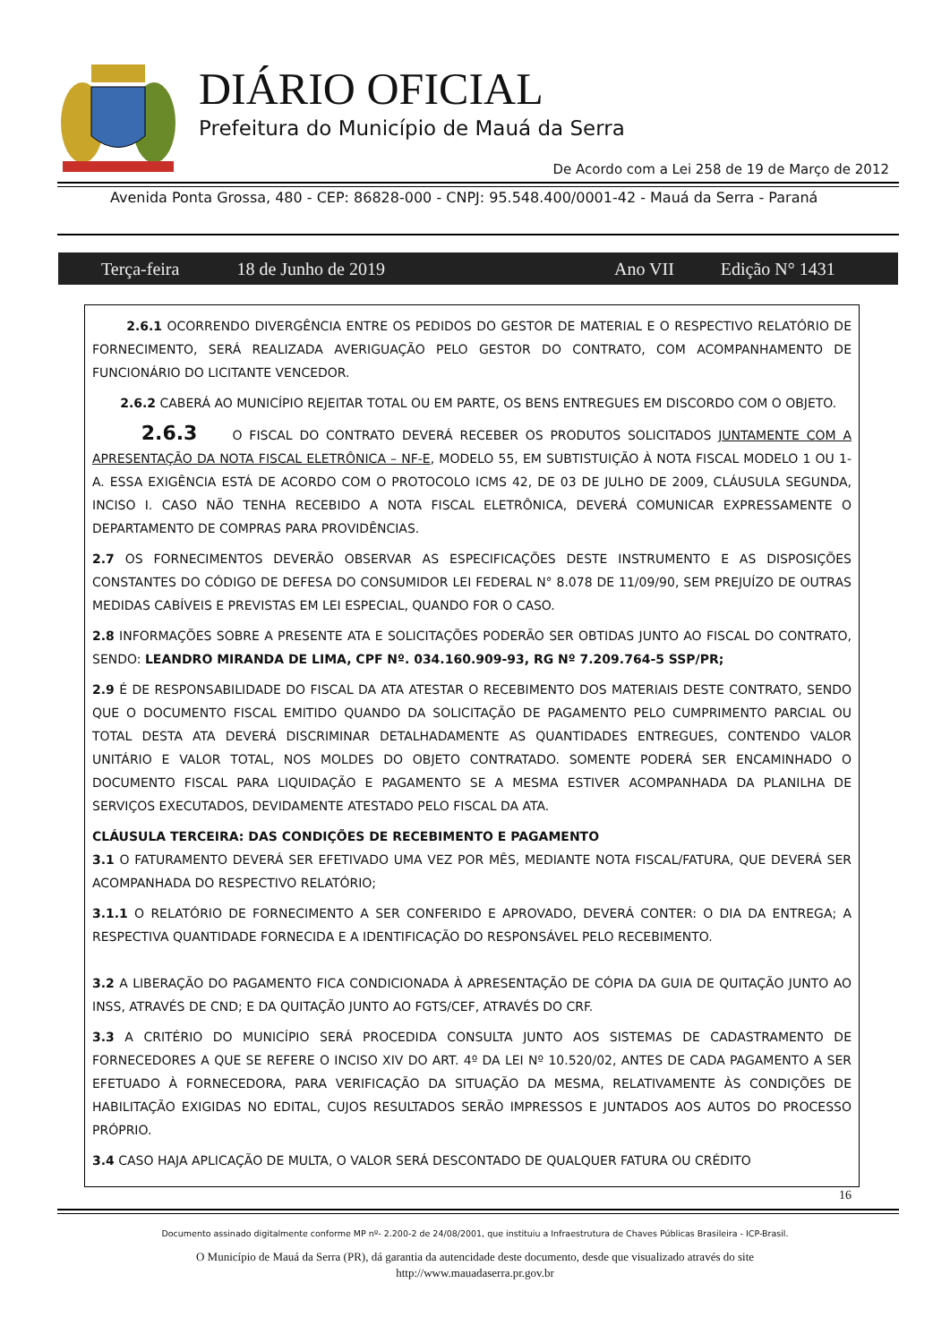DIÁRIO OFICIAL
Prefeitura do Município de Mauá da Serra
De Acordo com a Lei 258 de 19 de Março de 2012
Avenida Ponta Grossa, 480 - CEP: 86828-000 - CNPJ: 95.548.400/0001-42 - Mauá da Serra - Paraná
Terça-feira 18 de Junho de 2019 Ano VII Edição N° 1431
2.6.1 OCORRENDO DIVERGÊNCIA ENTRE OS PEDIDOS DO GESTOR DE MATERIAL E O RESPECTIVO RELATÓRIO DE FORNECIMENTO, SERÁ REALIZADA AVERIGUAÇÃO PELO GESTOR DO CONTRATO, COM ACOMPANHAMENTO DE FUNCIONÁRIO DO LICITANTE VENCEDOR.
2.6.2 CABERÁ AO MUNICÍPIO REJEITAR TOTAL OU EM PARTE, OS BENS ENTREGUES EM DISCORDO COM O OBJETO.
2.6.3 O FISCAL DO CONTRATO DEVERÁ RECEBER OS PRODUTOS SOLICITADOS JUNTAMENTE COM A APRESENTAÇÃO DA NOTA FISCAL ELETRÔNICA – NF-E, MODELO 55, EM SUBTISTUIÇÃO À NOTA FISCAL MODELO 1 OU 1-A. ESSA EXIGÊNCIA ESTÁ DE ACORDO COM O PROTOCOLO ICMS 42, DE 03 DE JULHO DE 2009, CLÁUSULA SEGUNDA, INCISO I. CASO NÃO TENHA RECEBIDO A NOTA FISCAL ELETRÔNICA, DEVERÁ COMUNICAR EXPRESSAMENTE O DEPARTAMENTO DE COMPRAS PARA PROVIDÊNCIAS.
2.7 OS FORNECIMENTOS DEVERÃO OBSERVAR AS ESPECIFICAÇÕES DESTE INSTRUMENTO E AS DISPOSIÇÕES CONSTANTES DO CÓDIGO DE DEFESA DO CONSUMIDOR LEI FEDERAL N° 8.078 DE 11/09/90, SEM PREJUÍZO DE OUTRAS MEDIDAS CABÍVEIS E PREVISTAS EM LEI ESPECIAL, QUANDO FOR O CASO.
2.8 INFORMAÇÕES SOBRE A PRESENTE ATA E SOLICITAÇÕES PODERÃO SER OBTIDAS JUNTO AO FISCAL DO CONTRATO, SENDO: LEANDRO MIRANDA DE LIMA, CPF Nº. 034.160.909-93, RG Nº 7.209.764-5 SSP/PR;
2.9 É DE RESPONSABILIDADE DO FISCAL DA ATA ATESTAR O RECEBIMENTO DOS MATERIAIS DESTE CONTRATO, SENDO QUE O DOCUMENTO FISCAL EMITIDO QUANDO DA SOLICITAÇÃO DE PAGAMENTO PELO CUMPRIMENTO PARCIAL OU TOTAL DESTA ATA DEVERÁ DISCRIMINAR DETALHADAMENTE AS QUANTIDADES ENTREGUES, CONTENDO VALOR UNITÁRIO E VALOR TOTAL, NOS MOLDES DO OBJETO CONTRATADO. SOMENTE PODERÁ SER ENCAMINHADO O DOCUMENTO FISCAL PARA LIQUIDAÇÃO E PAGAMENTO SE A MESMA ESTIVER ACOMPANHADA DA PLANILHA DE SERVIÇOS EXECUTADOS, DEVIDAMENTE ATESTADO PELO FISCAL DA ATA.
CLÁUSULA TERCEIRA: DAS CONDIÇÕES DE RECEBIMENTO E PAGAMENTO
3.1 O FATURAMENTO DEVERÁ SER EFETIVADO UMA VEZ POR MÊS, MEDIANTE NOTA FISCAL/FATURA, QUE DEVERÁ SER ACOMPANHADA DO RESPECTIVO RELATÓRIO;
3.1.1 O RELATÓRIO DE FORNECIMENTO A SER CONFERIDO E APROVADO, DEVERÁ CONTER: O DIA DA ENTREGA; A RESPECTIVA QUANTIDADE FORNECIDA E A IDENTIFICAÇÃO DO RESPONSÁVEL PELO RECEBIMENTO.
3.2 A LIBERAÇÃO DO PAGAMENTO FICA CONDICIONADA À APRESENTAÇÃO DE CÓPIA DA GUIA DE QUITAÇÃO JUNTO AO INSS, ATRAVÉS DE CND; E DA QUITAÇÃO JUNTO AO FGTS/CEF, ATRAVÉS DO CRF.
3.3 A CRITÉRIO DO MUNICÍPIO SERÁ PROCEDIDA CONSULTA JUNTO AOS SISTEMAS DE CADASTRAMENTO DE FORNECEDORES A QUE SE REFERE O INCISO XIV DO ART. 4º DA LEI Nº 10.520/02, ANTES DE CADA PAGAMENTO A SER EFETUADO À FORNECEDORA, PARA VERIFICAÇÃO DA SITUAÇÃO DA MESMA, RELATIVAMENTE ÀS CONDIÇÕES DE HABILITAÇÃO EXIGIDAS NO EDITAL, CUJOS RESULTADOS SERÃO IMPRESSOS E JUNTADOS AOS AUTOS DO PROCESSO PRÓPRIO.
3.4 CASO HAJA APLICAÇÃO DE MULTA, O VALOR SERÁ DESCONTADO DE QUALQUER FATURA OU CRÉDITO
16
Documento assinado digitalmente conforme MP nº- 2.200-2 de 24/08/2001, que instituiu a Infraestrutura de Chaves Públicas Brasileira - ICP-Brasil.
O Município de Mauá da Serra (PR), dá garantia da autencidade deste documento, desde que visualizado através do site
http://www.mauadaserra.pr.gov.br